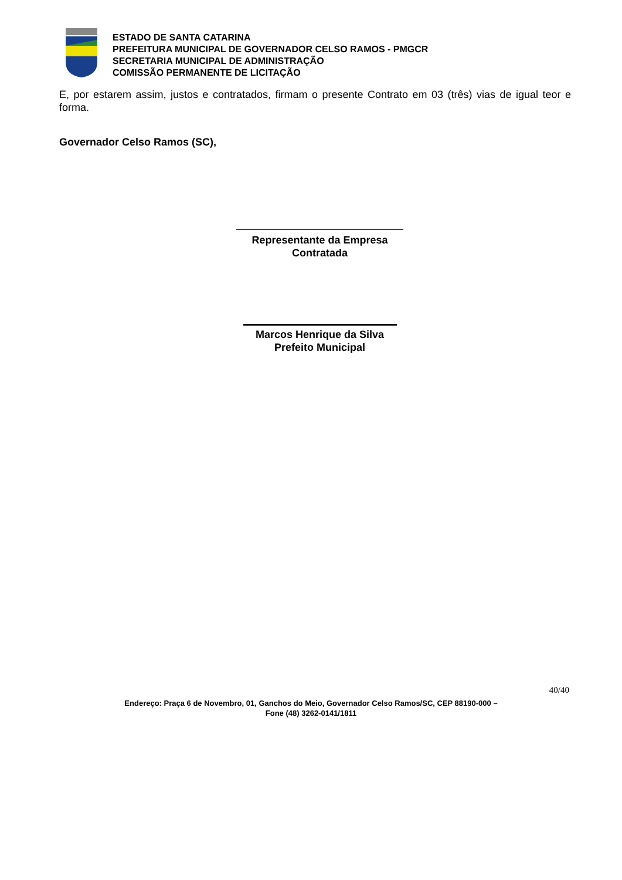ESTADO DE SANTA CATARINA
PREFEITURA MUNICIPAL DE GOVERNADOR CELSO RAMOS - PMGCR
SECRETARIA MUNICIPAL DE ADMINISTRAÇÃO
COMISSÃO PERMANENTE DE LICITAÇÃO
E, por estarem assim, justos e contratados, firmam o presente Contrato em 03 (três) vias de igual teor e forma.
Governador Celso Ramos (SC),
Representante da Empresa
Contratada
Marcos Henrique da Silva
Prefeito Municipal
40/40
Endereço: Praça 6 de Novembro, 01, Ganchos do Meio, Governador Celso Ramos/SC, CEP 88190-000 –
Fone (48) 3262-0141/1811